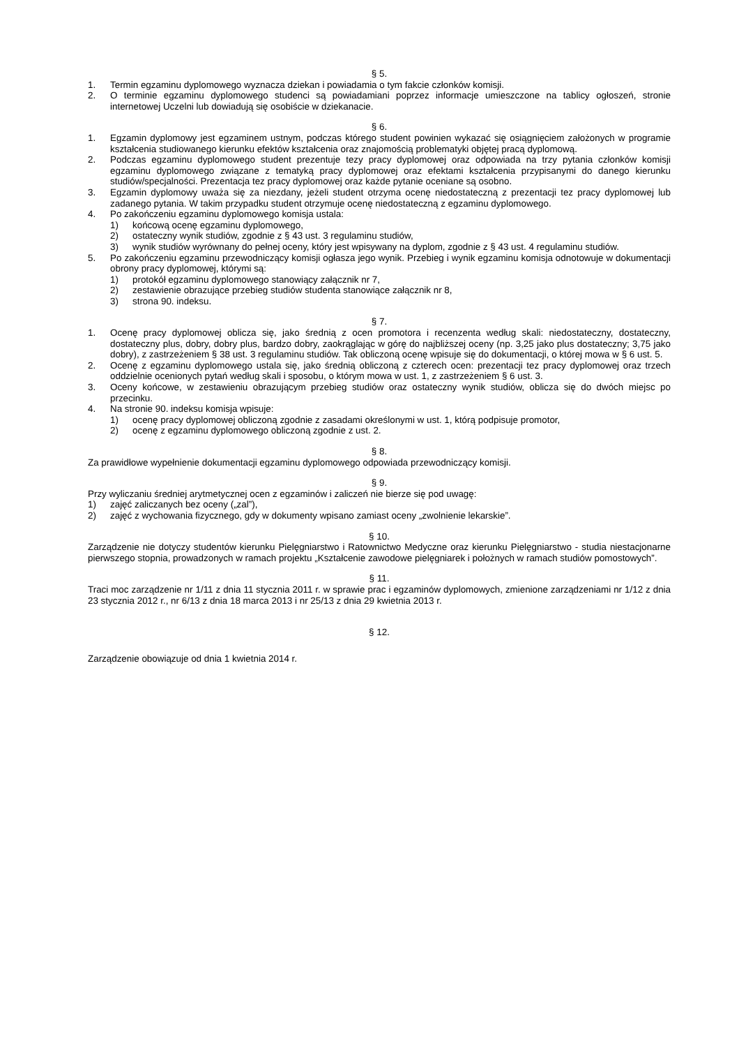§ 5.
1. Termin egzaminu dyplomowego wyznacza dziekan i powiadamia o tym fakcie członków komisji.
2. O terminie egzaminu dyplomowego studenci są powiadamiani poprzez informacje umieszczone na tablicy ogłoszeń, stronie internetowej Uczelni lub dowiadują się osobiście w dziekanacie.
§ 6.
1. Egzamin dyplomowy jest egzaminem ustnym, podczas którego student powinien wykazać się osiągnięciem założonych w programie kształcenia studiowanego kierunku efektów kształcenia oraz znajomością problematyki objętej pracą dyplomową.
2. Podczas egzaminu dyplomowego student prezentuje tezy pracy dyplomowej oraz odpowiada na trzy pytania członków komisji egzaminu dyplomowego związane z tematyką pracy dyplomowej oraz efektami kształcenia przypisanymi do danego kierunku studiów/specjalności. Prezentacja tez pracy dyplomowej oraz każde pytanie oceniane są osobno.
3. Egzamin dyplomowy uważa się za niezdany, jeżeli student otrzyma ocenę niedostateczną z prezentacji tez pracy dyplomowej lub zadanego pytania. W takim przypadku student otrzymuje ocenę niedostateczną z egzaminu dyplomowego.
4. Po zakończeniu egzaminu dyplomowego komisja ustala:
1) końcową ocenę egzaminu dyplomowego,
2) ostateczny wynik studiów, zgodnie z § 43 ust. 3 regulaminu studiów,
3) wynik studiów wyrównany do pełnej oceny, który jest wpisywany na dyplom, zgodnie z § 43 ust. 4 regulaminu studiów.
5. Po zakończeniu egzaminu przewodniczący komisji ogłasza jego wynik. Przebieg i wynik egzaminu komisja odnotowuje w dokumentacji obrony pracy dyplomowej, którymi są:
1) protokół egzaminu dyplomowego stanowiący załącznik nr 7,
2) zestawienie obrazujące przebieg studiów studenta stanowiące załącznik nr 8,
3) strona 90. indeksu.
§ 7.
1. Ocenę pracy dyplomowej oblicza się, jako średnią z ocen promotora i recenzenta według skali: niedostateczny, dostateczny, dostateczny plus, dobry, dobry plus, bardzo dobry, zaokrąglając w górę do najbliższej oceny (np. 3,25 jako plus dostateczny; 3,75 jako dobry), z zastrzeżeniem § 38 ust. 3 regulaminu studiów. Tak obliczoną ocenę wpisuje się do dokumentacji, o której mowa w § 6 ust. 5.
2. Ocenę z egzaminu dyplomowego ustala się, jako średnią obliczoną z czterech ocen: prezentacji tez pracy dyplomowej oraz trzech oddzielnie ocenionych pytań według skali i sposobu, o którym mowa w ust. 1, z zastrzeżeniem § 6 ust. 3.
3. Oceny końcowe, w zestawieniu obrazującym przebieg studiów oraz ostateczny wynik studiów, oblicza się do dwóch miejsc po przecinku.
4. Na stronie 90. indeksu komisja wpisuje:
1) ocenę pracy dyplomowej obliczoną zgodnie z zasadami określonymi w ust. 1, którą podpisuje promotor,
2) ocenę z egzaminu dyplomowego obliczoną zgodnie z ust. 2.
§ 8.
Za prawidłowe wypełnienie dokumentacji egzaminu dyplomowego odpowiada przewodniczący komisji.
§ 9.
Przy wyliczaniu średniej arytmetycznej ocen z egzaminów i zaliczeń nie bierze się pod uwagę:
1) zajęć zaliczanych bez oceny („zal”),
2) zajęć z wychowania fizycznego, gdy w dokumenty wpisano zamiast oceny „zwolnienie lekarskie”.
§ 10.
Zarządzenie nie dotyczy studentów kierunku Pielęgniarstwo i Ratownictwo Medyczne oraz kierunku Pielęgniarstwo - studia niestacjonarne pierwszego stopnia, prowadzonych w ramach projektu „Kształcenie zawodowe pielęgniarek i położnych w ramach studiów pomostowych”.
§ 11.
Traci moc zarządzenie nr 1/11 z dnia 11 stycznia 2011 r. w sprawie prac i egzaminów dyplomowych, zmienione zarządzeniami nr 1/12 z dnia 23 stycznia 2012 r., nr 6/13 z dnia 18 marca 2013 i nr 25/13 z dnia 29 kwietnia 2013 r.
§ 12.
Zarządzenie obowiązuje od dnia 1 kwietnia 2014 r.